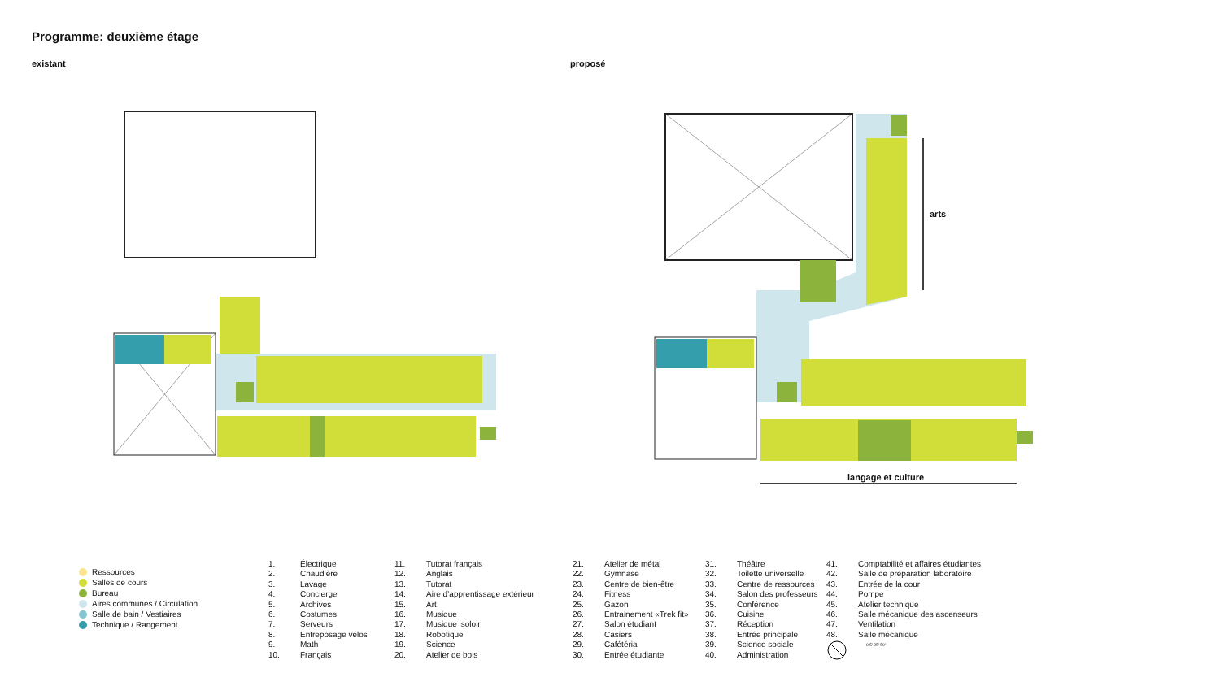Programme: deuxième étage
existant proposé
arts
langage et culture
Ressources
Salles de cours
Bureau
Aires communes / Circulation
Salle de bain / Vestiaires
Technique / Rangement
1. Électrique
2. Chaudière
3. Lavage
4. Concierge
5. Archives
6. Costumes
7. Serveurs
8. Entreposage vélos
9. Math
10. Français
11. Tutorat français
12. Anglais
13. Tutorat
14. Aire d’apprentissage extérieur
15. Art
16. Musique
17. Musique isoloir
18. Robotique
19. Science
20. Atelier de bois
21. Atelier de métal
22. Gymnase
23. Centre de bien-être
24. Fitness
25. Gazon
26. Entrainement «Trek fit»
27. Salon étudiant
28. Casiers
29. Cafétéria
30. Entrée étudiante
31. Théâtre
32. Toilette universelle
33. Centre de ressources
34. Salon des professeurs
35. Conférence
36. Cuisine
37. Réception
38. Entrée principale
39. Science sociale
40. Administration
41. Comptabilité et affaires étudiantes
42. Salle de préparation laboratoire
43. Entrée de la cour
44. Pompe
45. Atelier technique
46. Salle mécanique des ascenseurs
47. Ventilation
48. Salle mécanique
0 5' 25' 50'